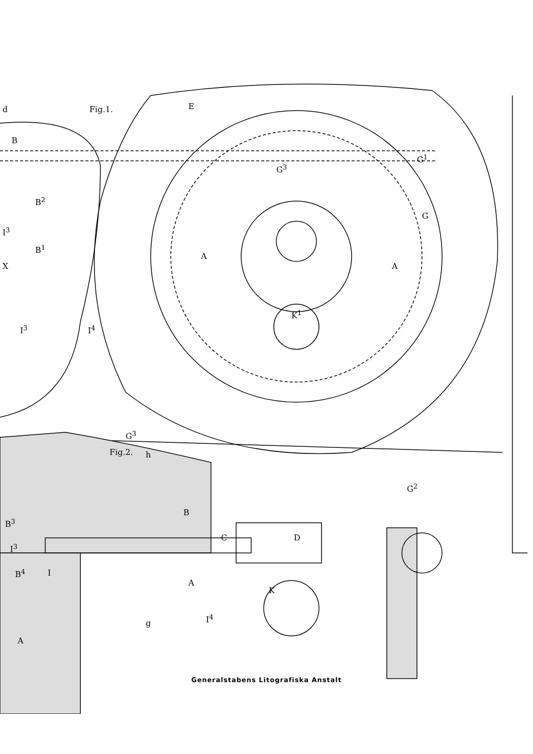d Fig.1. E
B
G<sup>3</sup>
G<sup>1</sup>
G
B<sup>2</sup>
I<sup>3</sup>
B<sup>1</sup>
A
A X
K<sup>1</sup>
I<sup>3</sup> I<sup>4</sup>
G<sup>3</sup>
Fig.2. h
G<sup>2</sup>
B
C D
B<sup>3</sup>
I<sup>3</sup>
B<sup>4</sup> I
A
K
I<sup>4</sup>
g
A
Generalstabens Litografiska Anstalt